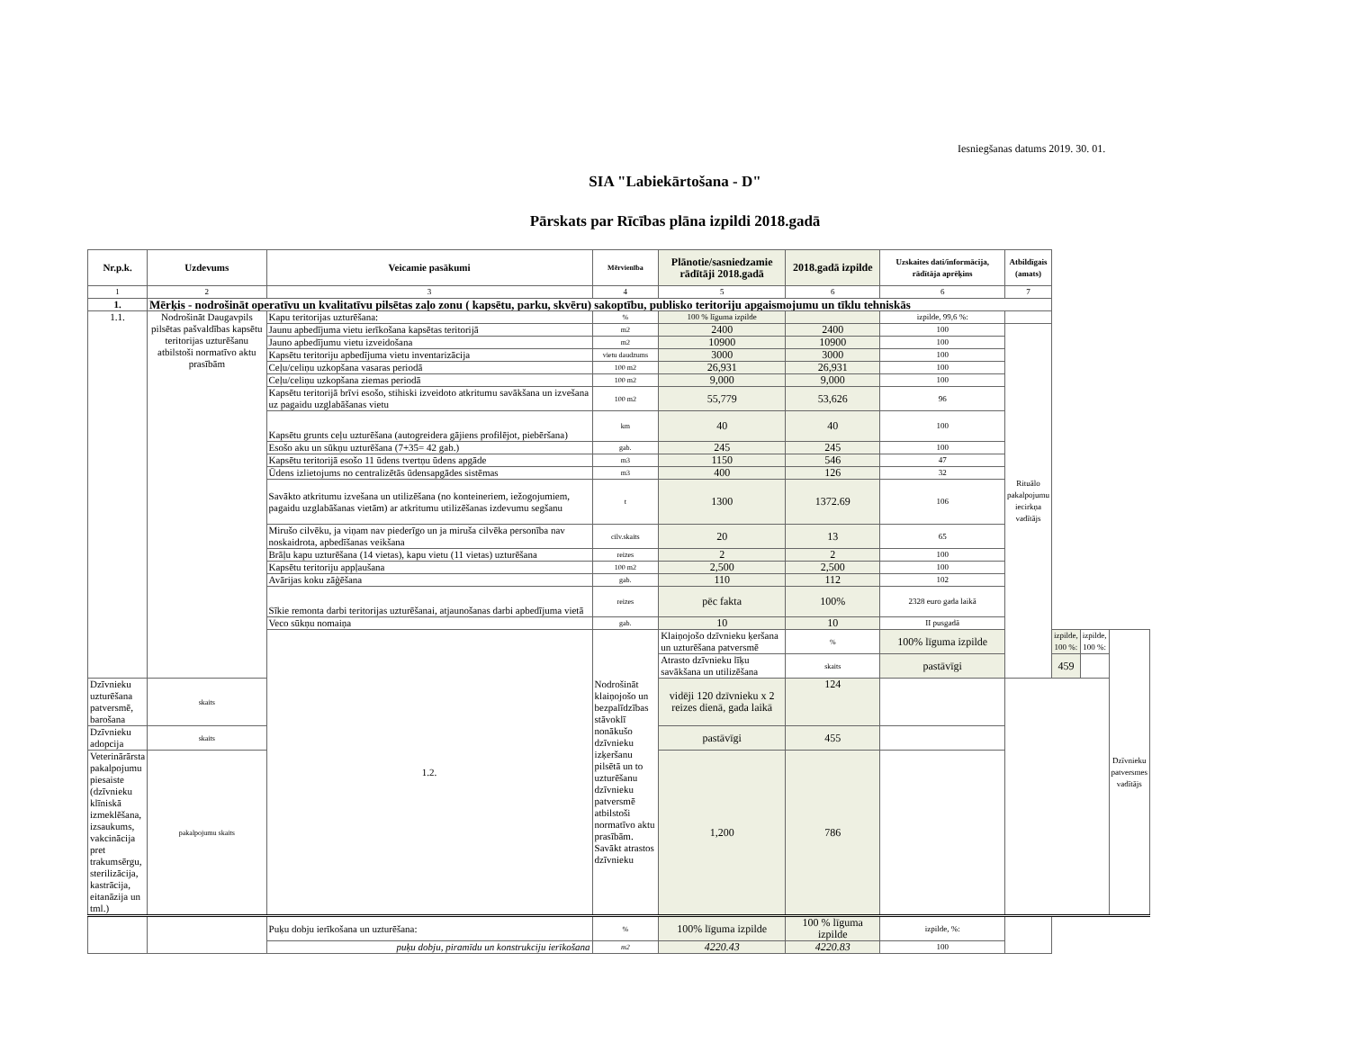Iesniegšanas datums 2019. 30. 01.
SIA "Labiekārtošana - D"
Pārskats par Rīcības plāna izpildi 2018.gadā
| Nr.p.k. | Uzdevums | Veicamie pasākumi | Mērvienība | Plānotie/sasniedzamie rādītāji 2018.gadā | 2018.gadā izpilde | Uzskaites dati/informācija, rādītāja aprēķins | Atbildīgais (amats) | | | |
| --- | --- | --- | --- | --- | --- | --- | --- | --- | --- | --- |
| 1 | 2 | 3 | 4 | 5 | 6 | 6 | 7 | | | |
| 1. | Mērķis - nodrošināt operatīvu un kvalitatīvu pilsētas zaļo zonu ( kapsētu, parku, skvēru) sakoptību, publisko teritoriju apgaismojumu un tīklu tehniskās | | | | | | | | | |
| 1.1. | Nodrošināt Daugavpils pilsētas pašvaldības kapsētu teritorijas uzturēšanu atbilstoši normatīvo aktu prasībām | Kapu teritorijas uzturēšana: | % | 100 % līguma izpilde | | izpilde, 99,6 %: | | | | |
| | | Jaunu apbedījuma vietu ierīkošana kapsētas teritorijā | m2 | 2400 | 2400 | 100 | Rituālo pakalpojumu iecirkņa vadītājs | | | |
| | | Jauno apbedījumu vietu izveidošana | m2 | 10900 | 10900 | 100 | | | | |
| | | Kapsētu teritoriju apbedījuma vietu inventarizācija | vietu daudzums | 3000 | 3000 | 100 | | | | |
| | | Ceļu/celiņu uzkopšana vasaras periodā | 100 m2 | 26,931 | 26,931 | 100 | | | | |
| | | Ceļu/celiņu uzkopšana ziemas periodā | 100 m2 | 9,000 | 9,000 | 100 | | | | |
| | | Kapsētu teritorijā brīvi esošo, stihiski izveidoto atkritumu savākšana un izvešana uz pagaidu uzglabāšanas vietu | 100 m2 | 55,779 | 53,626 | 96 | | | | |
| | | Kapsētu grunts ceļu uzturēšana (autogreidera gājiens profilējot, piebēršana) | km | 40 | 40 | 100 | | | | |
| | | Esošo aku un sūkņu uzturēšana (7+35= 42 gab.) | gab. | 245 | 245 | 100 | | | | |
| | | Kapsētu teritorijā esošo 11 ūdens tvertņu ūdens apgāde | m3 | 1150 | 546 | 47 | | | | |
| | | Ūdens izlietojums no centralizētās ūdensapgādes sistēmas | m3 | 400 | 126 | 32 | | | | |
| | | Savākto atkritumu izvešana un utilizēšana (no konteineriem, iežogojumiem, pagaidu uzglabāšanas vietām) ar atkritumu utilizēšanas izdevumu segšanu | t | 1300 | 1372.69 | 106 | | | | |
| | | Mirušo cilvēku, ja viņam nav piederīgo un ja miruša cilvēka personība nav noskaidrota, apbedīšanas veikšana | cilv.skaits | 20 | 13 | 65 | | | | |
| | | Brāļu kapu uzturēšana (14 vietas), kapu vietu (11 vietas) uzturēšana | reizes | 2 | 2 | 100 | | | | |
| | | Kapsētu teritoriju appļaušana | 100 m2 | 2,500 | 2,500 | 100 | | | | |
| | | Avārijas koku zāģēšana | gab. | 110 | 112 | 102 | | | | |
| | | Sīkie remonta darbi teritorijas uzturēšanai, atjaunošanas darbi apbedījuma vietā | reizes | pēc fakta | 100% | 2328 euro gada laikā | | | | |
| | | Veco sūkņu nomaiņa | gab. | 10 | 10 | II pusgadā | | | | |
| | | 1.2. | Nodrošināt klaiņojošo un bezpalīdzības stāvoklī nonākušo dzīvnieku izķeršanu pilsētā un to uzturēšanu dzīvnieku patversmē atbilstoši normatīvo aktu prasībām. Savākt atrastos dzīvnieku | Klaiņojošo dzīvnieku ķeršana un uzturēšana patversmē | % | 100% līguma izpilde | | izpilde, 100 %: | izpilde, 100 %: | Dzīvnieku patversmes vadītājs |
| | | | | Atrasto dzīvnieku līķu savākšana un utilizēšana | skaits | pastāvīgi | | 459 | | |
| Dzīvnieku uzturēšana patversmē, barošana | skaits | | | vidēji 120 dzīvnieku x 2 reizes dienā, gada laikā | 124 | | | | | |
| Dzīvnieku adopcija | skaits | | | pastāvīgi | 455 | | | | | |
| Veterinārārsta pakalpojumu piesaiste (dzīvnieku klīniskā izmeklēšana, izsaukums, vakcinācija pret trakumsērgu, sterilizācija, kastrācija, eitanāzija un tml.) | pakalpojumu skaits | | | 1,200 | 786 | | | | | |
| | | Puķu dobju ierīkošana un uzturēšana: | % | 100% līguma izpilde | 100 % līguma izpilde | izpilde, %: | | | | |
| | | puķu dobju, piramīdu un konstrukciju ierīkošana | m2 | 4220.43 | 4220.83 | 100 | | | | |